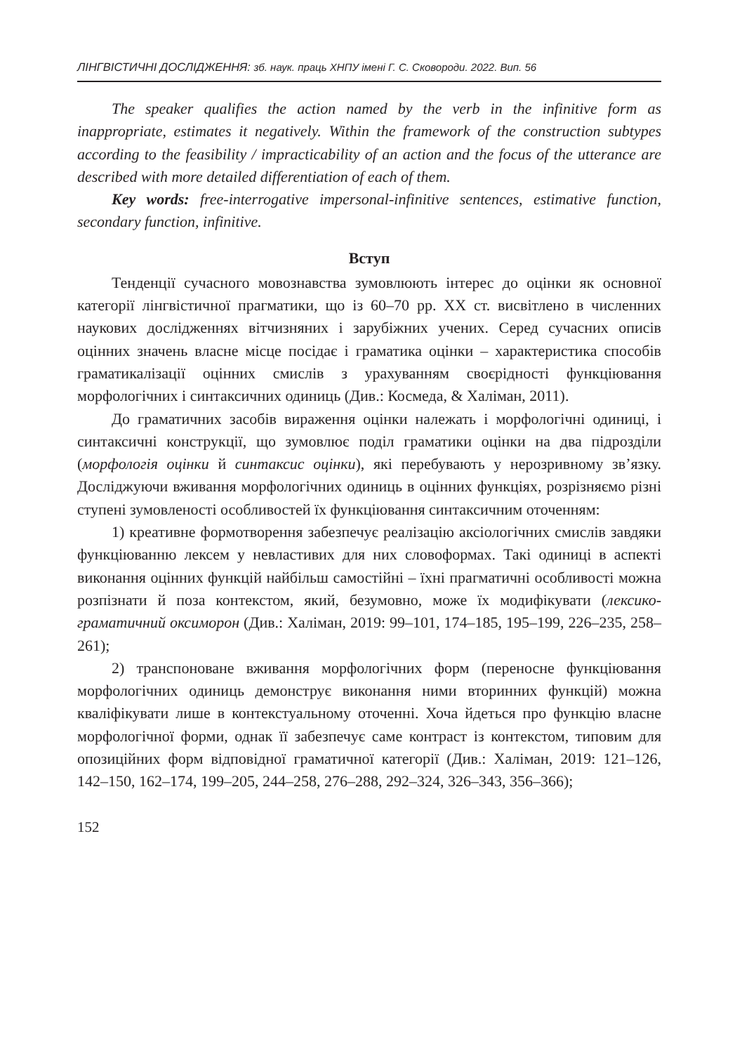ЛІНГВІСТИЧНІ ДОСЛІДЖЕННЯ: зб. наук. праць ХНПУ імені Г. С. Сковороди. 2022. Вип. 56
The speaker qualifies the action named by the verb in the infinitive form as inappropriate, estimates it negatively. Within the framework of the construction subtypes according to the feasibility / impracticability of an action and the focus of the utterance are described with more detailed differentiation of each of them.
Key words: free-interrogative impersonal-infinitive sentences, estimative function, secondary function, infinitive.
Вступ
Тенденції сучасного мовознавства зумовлюють інтерес до оцінки як основної категорії лінгвістичної прагматики, що із 60–70 рр. XX ст. висвітлено в численних наукових дослідженнях вітчизняних і зарубіжних учених. Серед сучасних описів оцінних значень власне місце посідає і граматика оцінки – характеристика способів граматикалізації оцінних смислів з урахуванням своєрідності функціювання морфологічних і синтаксичних одиниць (Див.: Космеда, & Халіман, 2011).
До граматичних засобів вираження оцінки належать і морфологічні одиниці, і синтаксичні конструкції, що зумовлює поділ граматики оцінки на два підрозділи (морфологія оцінки й синтаксис оцінки), які перебувають у нерозривному зв’язку. Досліджуючи вживання морфологічних одиниць в оцінних функціях, розрізняємо різні ступені зумовленості особливостей їх функціювання синтаксичним оточенням:
1) креативне формотворення забезпечує реалізацію аксіологічних смислів завдяки функціюванню лексем у невластивих для них словоформах. Такі одиниці в аспекті виконання оцінних функцій найбільш самостійні – їхні прагматичні особливості можна розпізнати й поза контекстом, який, безумовно, може їх модифікувати (лексико-граматичний оксиморон (Див.: Халіман, 2019: 99–101, 174–185, 195–199, 226–235, 258–261);
2) транспоноване вживання морфологічних форм (переносне функціювання морфологічних одиниць демонструє виконання ними вторинних функцій) можна кваліфікувати лише в контекстуальному оточенні. Хоча йдеться про функцію власне морфологічної форми, однак її забезпечує саме контраст із контекстом, типовим для опозиційних форм відповідної граматичної категорії (Див.: Халіман, 2019: 121–126, 142–150, 162–174, 199–205, 244–258, 276–288, 292–324, 326–343, 356–366);
152